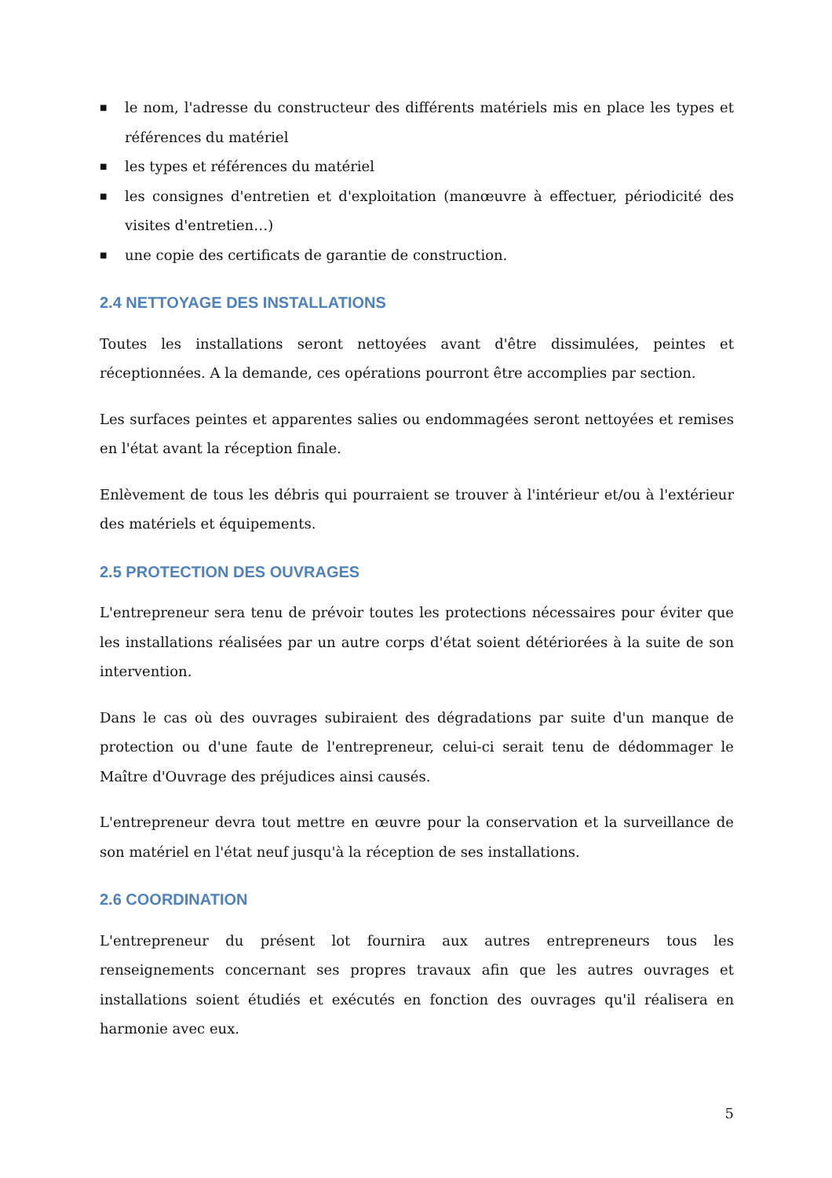■ le nom, l'adresse du constructeur des différents matériels mis en place les types et références du matériel
■ les types et références du matériel
■ les consignes d'entretien et d'exploitation (manœuvre à effectuer, périodicité des visites d'entretien…)
■ une copie des certificats de garantie de construction.
2.4 NETTOYAGE DES INSTALLATIONS
Toutes les installations seront nettoyées avant d'être dissimulées, peintes et réceptionnées. A la demande, ces opérations pourront être accomplies par section.
Les surfaces peintes et apparentes salies ou endommagées seront nettoyées et remises en l'état avant la réception finale.
Enlèvement de tous les débris qui pourraient se trouver à l'intérieur et/ou à l'extérieur des matériels et équipements.
2.5 PROTECTION DES OUVRAGES
L'entrepreneur sera tenu de prévoir toutes les protections nécessaires pour éviter que les installations réalisées par un autre corps d'état soient détériorées à la suite de son intervention.
Dans le cas où des ouvrages subiraient des dégradations par suite d'un manque de protection ou d'une faute de l'entrepreneur, celui-ci serait tenu de dédommager le Maître d'Ouvrage des préjudices ainsi causés.
L'entrepreneur devra tout mettre en œuvre pour la conservation et la surveillance de son matériel en l'état neuf jusqu'à la réception de ses installations.
2.6 COORDINATION
L'entrepreneur du présent lot fournira aux autres entrepreneurs tous les renseignements concernant ses propres travaux afin que les autres ouvrages et installations soient étudiés et exécutés en fonction des ouvrages qu'il réalisera en harmonie avec eux.
5